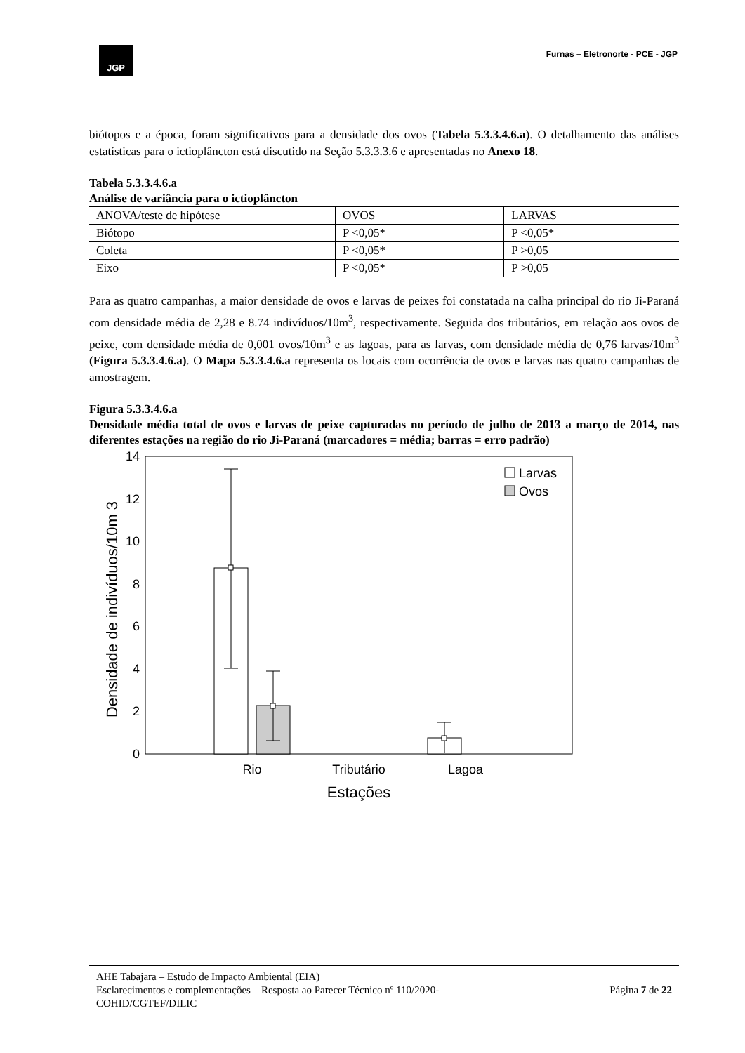JGP
Furnas – Eletronorte - PCE - JGP
biótopos e a época, foram significativos para a densidade dos ovos (Tabela 5.3.3.4.6.a). O detalhamento das análises estatísticas para o ictioplâncton está discutido na Seção 5.3.3.3.6 e apresentadas no Anexo 18.
Tabela 5.3.3.4.6.a
Análise de variância para o ictioplâncton
| ANOVA/teste de hipótese | OVOS | LARVAS |
| Biótopo | P <0,05* | P <0,05* |
| Coleta | P <0,05* | P >0,05 |
| Eixo | P <0,05* | P >0,05 |
Para as quatro campanhas, a maior densidade de ovos e larvas de peixes foi constatada na calha principal do rio Ji-Paraná com densidade média de 2,28 e 8.74 indivíduos/10m<sup>3</sup>, respectivamente. Seguida dos tributários, em relação aos ovos de peixe, com densidade média de 0,001 ovos/10m<sup>3</sup> e as lagoas, para as larvas, com densidade média de 0,76 larvas/10m<sup>3</sup> (Figura 5.3.3.4.6.a). O Mapa 5.3.3.4.6.a representa os locais com ocorrência de ovos e larvas nas quatro campanhas de amostragem.
Figura 5.3.3.4.6.a
Densidade média total de ovos e larvas de peixe capturadas no período de julho de 2013 a março de 2014, nas diferentes estações na região do rio Ji-Paraná (marcadores = média; barras = erro padrão)
14
12
10
8
6
4
2
0
Larvas
Ovos
Rio
Tributário
Lagoa
Estações
Densidade de indivíduos/10m 3
AHE Tabajara – Estudo de Impacto Ambiental (EIA)
Esclarecimentos e complementações – Resposta ao Parecer Técnico nº 110/2020-
COHID/CGTEF/DILIC Página 7 de 22